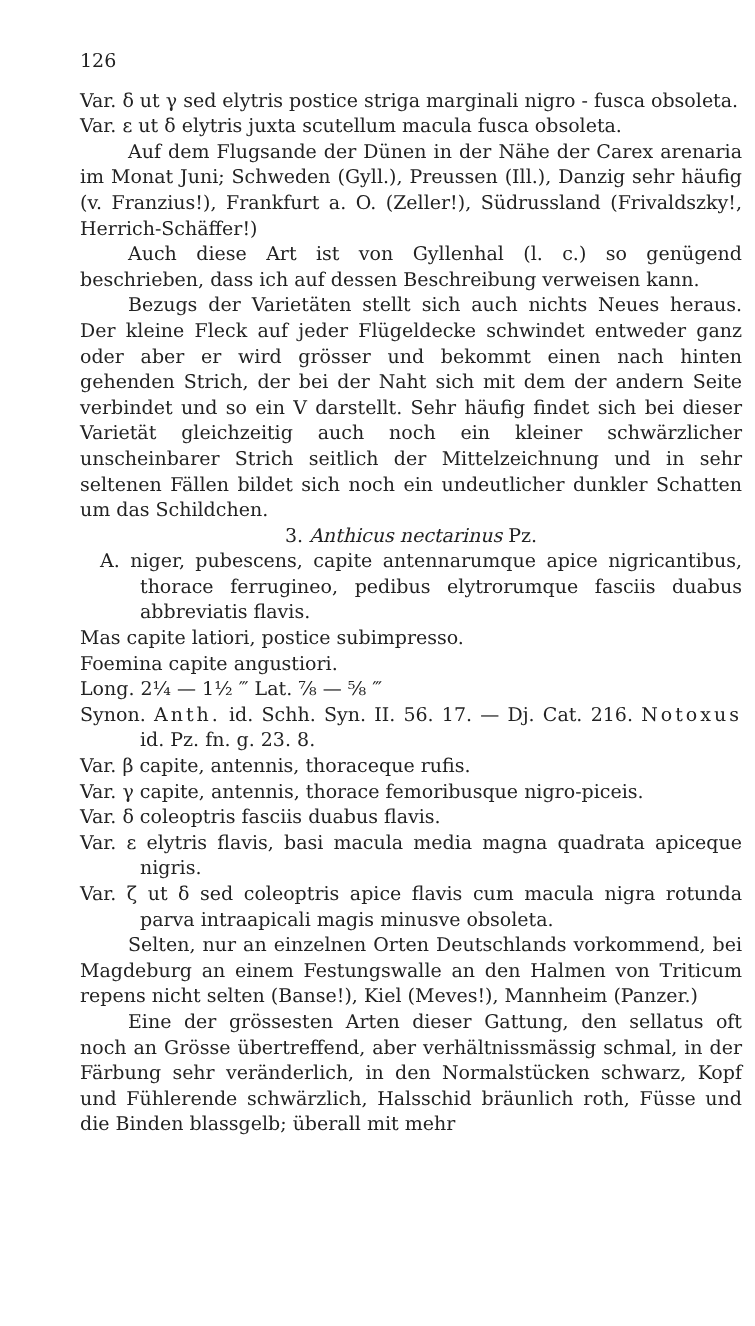126
Var. δ ut γ sed elytris postice striga marginali nigro - fusca obsoleta.
Var. ε ut δ elytris juxta scutellum macula fusca obsoleta.
Auf dem Flugsande der Dünen in der Nähe der Carex arenaria im Monat Juni; Schweden (Gyll.), Preussen (Ill.), Danzig sehr häufig (v. Franzius!), Frankfurt a. O. (Zeller!), Südrussland (Frivaldszky!, Herrich-Schäffer!)
Auch diese Art ist von Gyllenhal (l. c.) so genügend beschrieben, dass ich auf dessen Beschreibung verweisen kann.
Bezugs der Varietäten stellt sich auch nichts Neues heraus. Der kleine Fleck auf jeder Flügeldecke schwindet entweder ganz oder aber er wird grösser und bekommt einen nach hinten gehenden Strich, der bei der Naht sich mit dem der andern Seite verbindet und so ein V darstellt. Sehr häufig findet sich bei dieser Varietät gleichzeitig auch noch ein kleiner schwärzlicher unscheinbarer Strich seitlich der Mittelzeichnung und in sehr seltenen Fällen bildet sich noch ein undeutlicher dunkler Schatten um das Schildchen.
3. Anthicus nectarinus Pz.
A. niger, pubescens, capite antennarumque apice nigricantibus, thorace ferrugineo, pedibus elytrorumque fasciis duabus abbreviatis flavis.
Mas capite latiori, postice subimpresso.
Foemina capite angustiori.
Long. 2¼ — 1½ ‴ Lat. ⅞ — ⅝ ‴
Synon. Anth. id. Schh. Syn. II. 56. 17. — Dj. Cat. 216. Notoxus id. Pz. fn. g. 23. 8.
Var. β capite, antennis, thoraceque rufis.
Var. γ capite, antennis, thorace femoribusque nigro-piceis.
Var. δ coleoptris fasciis duabus flavis.
Var. ε elytris flavis, basi macula media magna quadrata apiceque nigris.
Var. ζ ut δ sed coleoptris apice flavis cum macula nigra rotunda parva intraapicali magis minusve obsoleta.
Selten, nur an einzelnen Orten Deutschlands vorkommend, bei Magdeburg an einem Festungswalle an den Halmen von Triticum repens nicht selten (Banse!), Kiel (Meves!), Mannheim (Panzer.)
Eine der grössesten Arten dieser Gattung, den sellatus oft noch an Grösse übertreffend, aber verhältnissmässig schmal, in der Färbung sehr veränderlich, in den Normalstücken schwarz, Kopf und Fühlerende schwärzlich, Halsschid bräunlich roth, Füsse und die Binden blassgelb; überall mit mehr